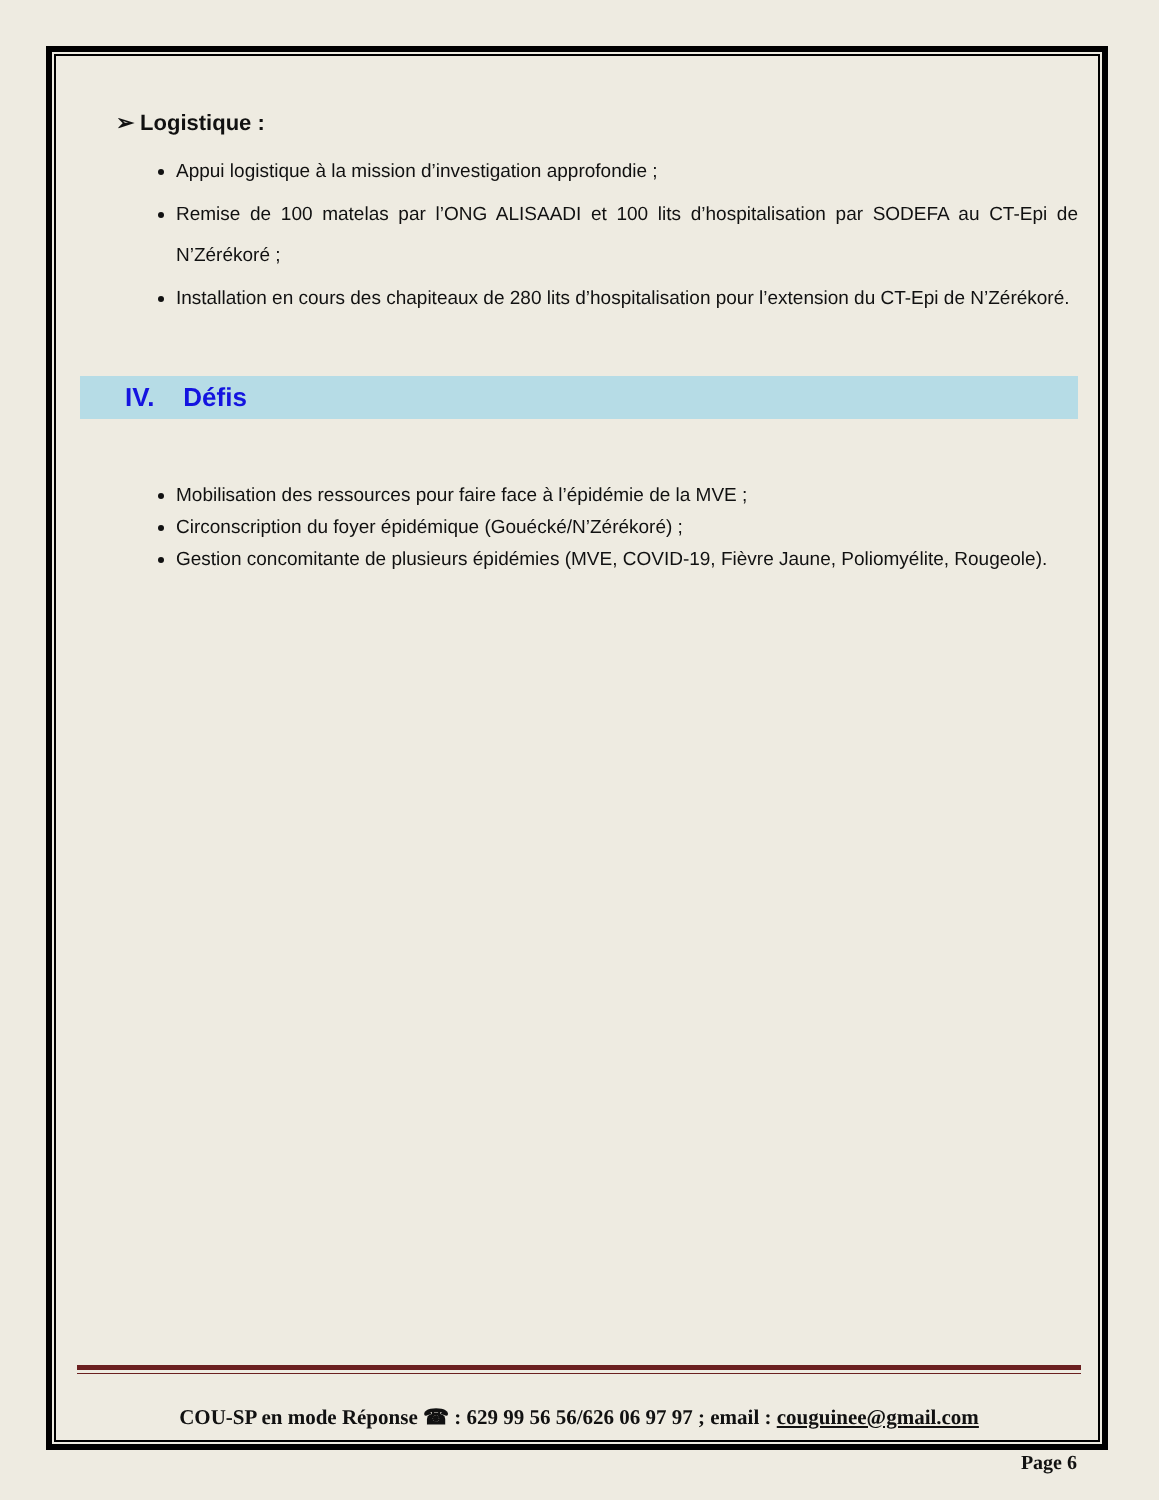➢ Logistique :
Appui logistique à la mission d’investigation approfondie ;
Remise de 100 matelas par l’ONG ALISAADI et 100 lits d’hospitalisation par SODEFA au CT-Epi de N’Zérékoré ;
Installation en cours des chapiteaux de 280 lits d’hospitalisation pour l’extension du CT-Epi de N’Zérékoré.
IV. Défis
Mobilisation des ressources pour faire face à l’épidémie de la MVE ;
Circonscription du foyer épidémique (Gouécké/N’Zérékoré) ;
Gestion concomitante de plusieurs épidémies (MVE, COVID-19, Fièvre Jaune, Poliomyélite, Rougeole).
COU-SP en mode Réponse ☎ : 629 99 56 56/626 06 97 97 ; email : couguinee@gmail.com
Page 6